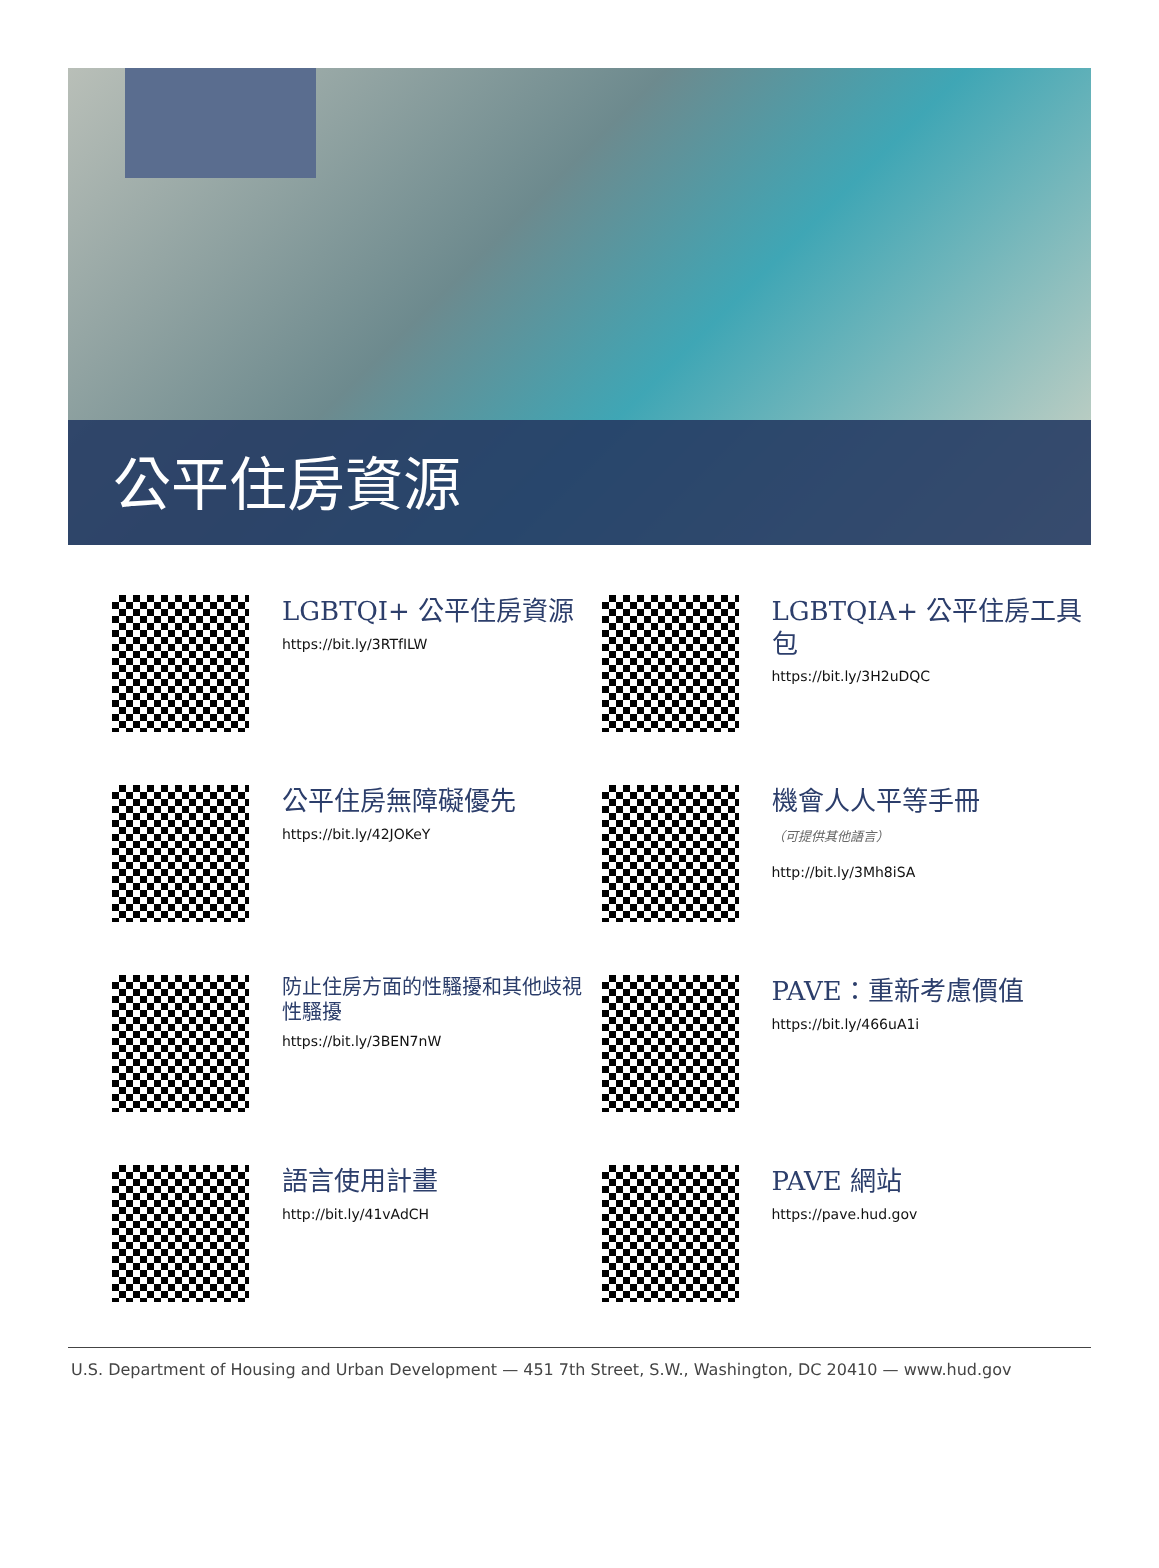公平住房資源
LGBTQI+ 公平住房資源
https://bit.ly/3RTfILW
LGBTQIA+ 公平住房工具包
https://bit.ly/3H2uDQC
公平住房無障礙優先
https://bit.ly/42JOKeY
機會人人平等手冊
（可提供其他語言）
http://bit.ly/3Mh8iSA
防止住房方面的性騷擾和其他歧視性騷擾
https://bit.ly/3BEN7nW
PAVE：重新考慮價值
https://bit.ly/466uA1i
語言使用計畫
http://bit.ly/41vAdCH
PAVE 網站
https://pave.hud.gov
U.S. Department of Housing and Urban Development — 451 7th Street, S.W., Washington, DC 20410 — www.hud.gov